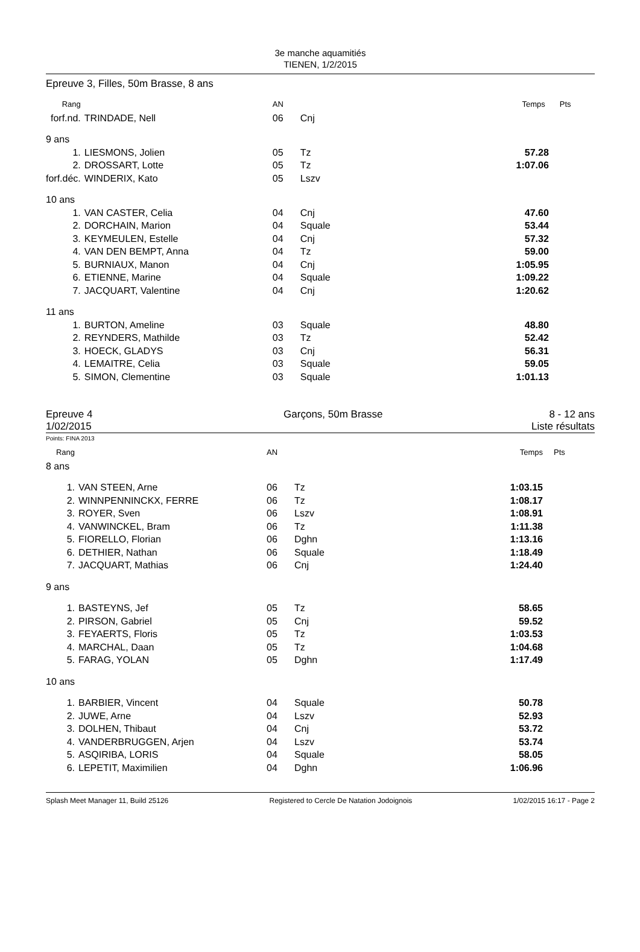3e manche aquamitiés
TIENEN, 1/2/2015
Epreuve 3, Filles, 50m Brasse, 8 ans
| Rang | | AN | | Temps | Pts |
| forf.nd. | TRINDADE, Nell | 06 | Cnj | | |
| 9 ans | | | | | |
| 1. | LIESMONS, Jolien | 05 | Tz | 57.28 | |
| 2. | DROSSART, Lotte | 05 | Tz | 1:07.06 | |
| forf.déc. | WINDERIX, Kato | 05 | Lszv | | |
| 10 ans | | | | | |
| 1. | VAN CASTER, Celia | 04 | Cnj | 47.60 | |
| 2. | DORCHAIN, Marion | 04 | Squale | 53.44 | |
| 3. | KEYMEULEN, Estelle | 04 | Cnj | 57.32 | |
| 4. | VAN DEN BEMPT, Anna | 04 | Tz | 59.00 | |
| 5. | BURNIAUX, Manon | 04 | Cnj | 1:05.95 | |
| 6. | ETIENNE, Marine | 04 | Squale | 1:09.22 | |
| 7. | JACQUART, Valentine | 04 | Cnj | 1:20.62 | |
| 11 ans | | | | | |
| 1. | BURTON, Ameline | 03 | Squale | 48.80 | |
| 2. | REYNDERS, Mathilde | 03 | Tz | 52.42 | |
| 3. | HOECK, GLADYS | 03 | Cnj | 56.31 | |
| 4. | LEMAITRE, Celia | 03 | Squale | 59.05 | |
| 5. | SIMON, Clementine | 03 | Squale | 1:01.13 | |
Epreuve 4
1/02/2015
Garçons, 50m Brasse 8 - 12 ans
Liste résultats
Points: FINA 2013
| Rang | | AN | | Temps | Pts |
| 8 ans | | | | | |
| 1. | VAN STEEN, Arne | 06 | Tz | 1:03.15 | |
| 2. | WINNPENNINCKX, FERRE | 06 | Tz | 1:08.17 | |
| 3. | ROYER, Sven | 06 | Lszv | 1:08.91 | |
| 4. | VANWINCKEL, Bram | 06 | Tz | 1:11.38 | |
| 5. | FIORELLO, Florian | 06 | Dghn | 1:13.16 | |
| 6. | DETHIER, Nathan | 06 | Squale | 1:18.49 | |
| 7. | JACQUART, Mathias | 06 | Cnj | 1:24.40 | |
| 9 ans | | | | | |
| 1. | BASTEYNS, Jef | 05 | Tz | 58.65 | |
| 2. | PIRSON, Gabriel | 05 | Cnj | 59.52 | |
| 3. | FEYAERTS, Floris | 05 | Tz | 1:03.53 | |
| 4. | MARCHAL, Daan | 05 | Tz | 1:04.68 | |
| 5. | FARAG, YOLAN | 05 | Dghn | 1:17.49 | |
| 10 ans | | | | | |
| 1. | BARBIER, Vincent | 04 | Squale | 50.78 | |
| 2. | JUWE, Arne | 04 | Lszv | 52.93 | |
| 3. | DOLHEN, Thibaut | 04 | Cnj | 53.72 | |
| 4. | VANDERBRUGGEN, Arjen | 04 | Lszv | 53.74 | |
| 5. | ASQIRIBA, LORIS | 04 | Squale | 58.05 | |
| 6. | LEPETIT, Maximilien | 04 | Dghn | 1:06.96 | |
Splash Meet Manager 11, Build 25126 Registered to Cercle De Natation Jodoignois 1/02/2015 16:17 - Page 2